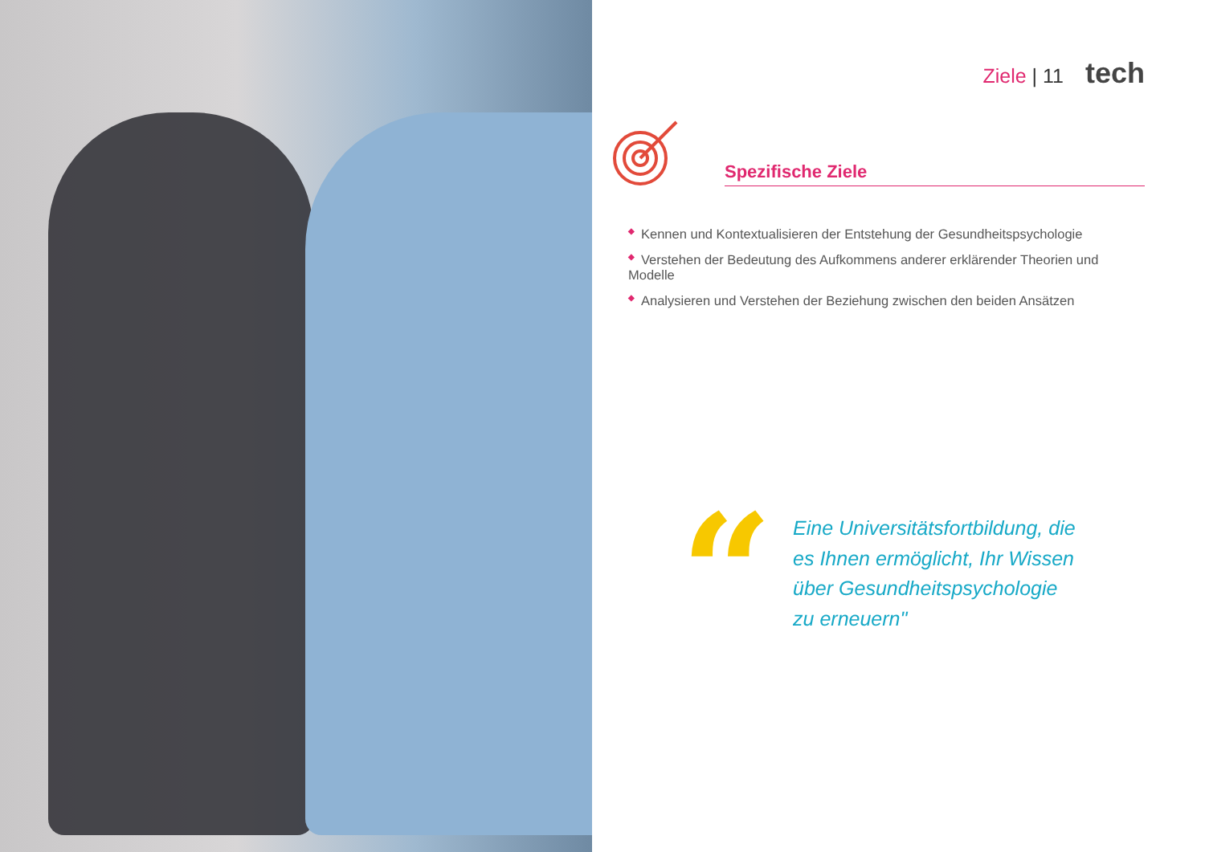Ziele | 11 tech
Spezifische Ziele
◆ Kennen und Kontextualisieren der Entstehung der Gesundheitspsychologie
◆ Verstehen der Bedeutung des Aufkommens anderer erklärender Theorien und Modelle
◆ Analysieren und Verstehen der Beziehung zwischen den beiden Ansätzen
“
Eine Universitätsfortbildung, die
es Ihnen ermöglicht, Ihr Wissen
über Gesundheitspsychologie
zu erneuern"